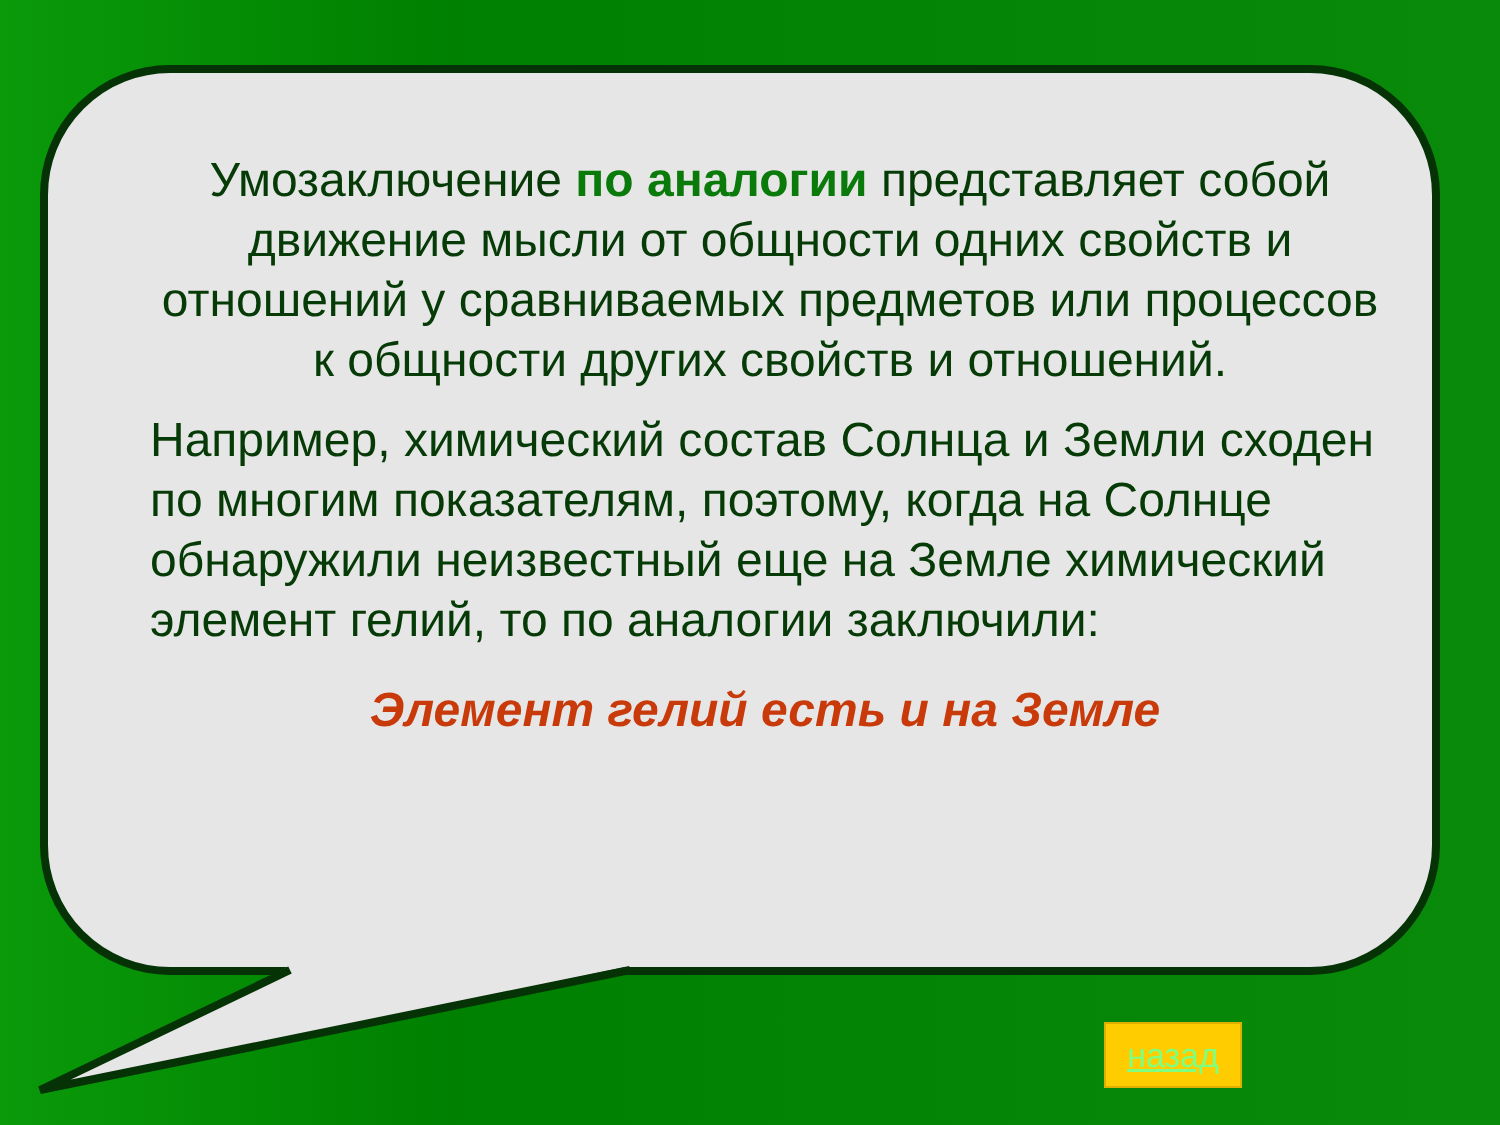Умозаключение по аналогии представляет собой движение мысли от общности одних свойств и отношений у сравниваемых предметов или процессов к общности других свойств и отношений.
Например, химический состав Солнца и Земли сходен по многим показателям, поэтому, когда на Солнце обнаружили неизвестный еще на Земле химический элемент гелий, то по аналогии заключили:
Элемент гелий есть и на Земле
назад